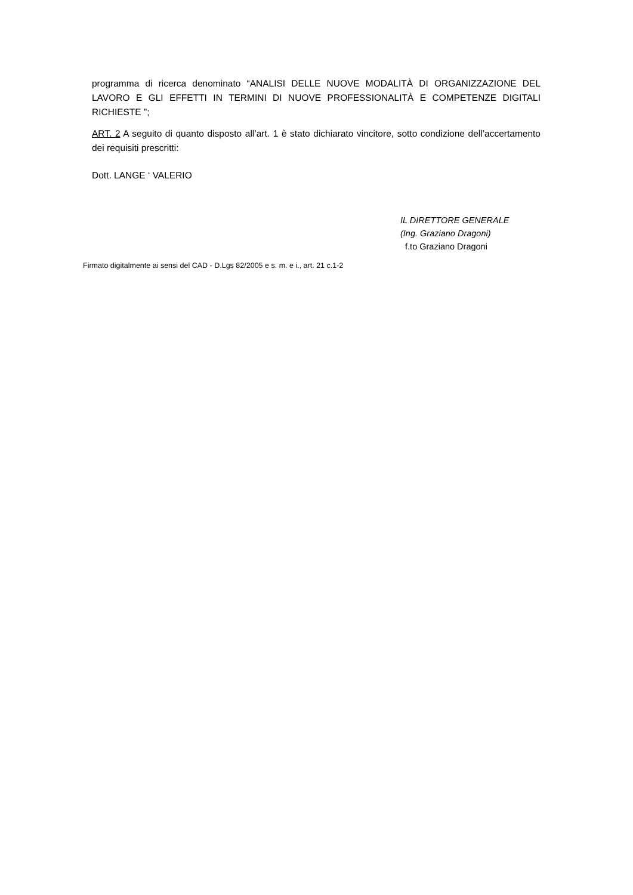programma di ricerca denominato “ANALISI DELLE NUOVE MODALITÀ DI ORGANIZZAZIONE DEL LAVORO E GLI EFFETTI IN TERMINI DI NUOVE PROFESSIONALITÀ E COMPETENZE DIGITALI RICHIESTE ”;
ART. 2 A seguito di quanto disposto all’art. 1 è stato dichiarato vincitore, sotto condizione dell’accertamento dei requisiti prescritti:
Dott. LANGE ‘ VALERIO
IL DIRETTORE GENERALE
(Ing. Graziano Dragoni)
f.to Graziano Dragoni
Firmato digitalmente ai sensi del CAD - D.Lgs 82/2005 e s. m. e i., art. 21 c.1-2